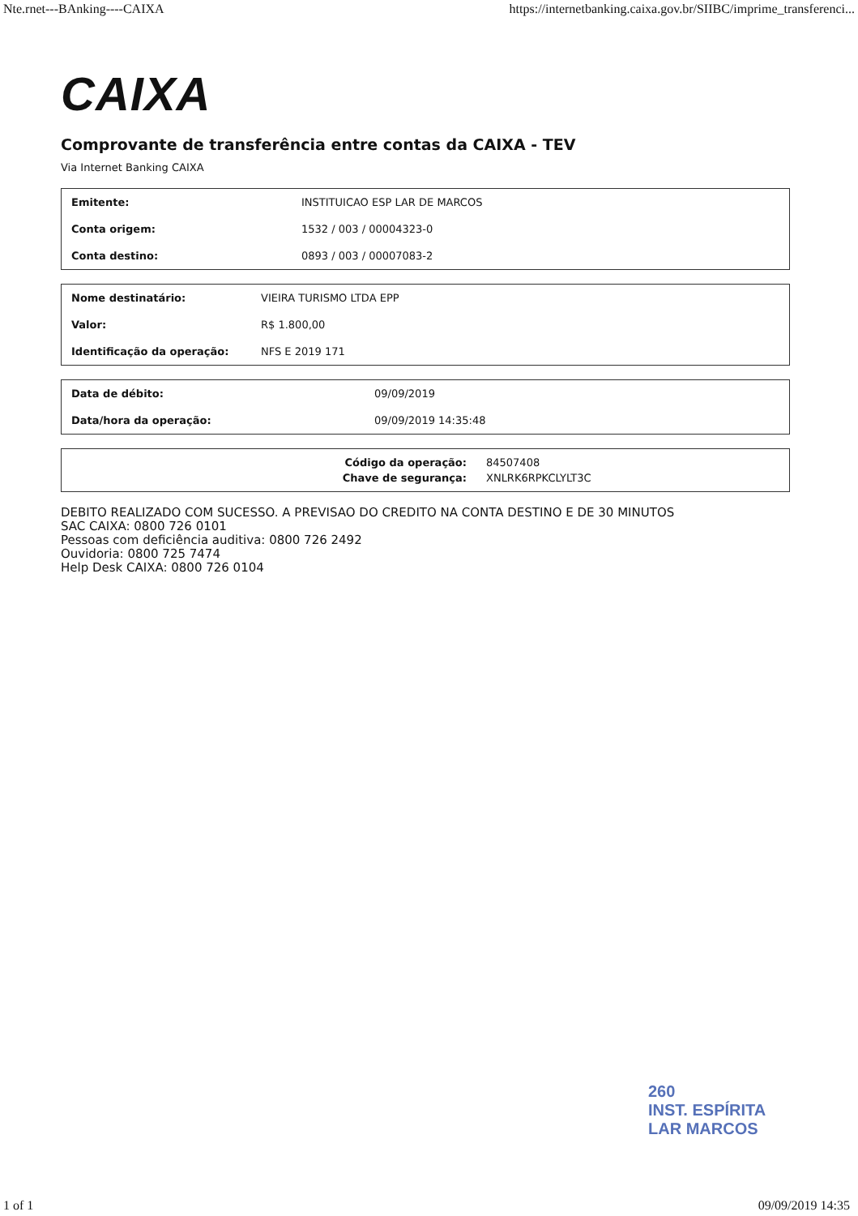Nte.rnet---BAnking----CAIXA https://internetbanking.caixa.gov.br/SIIBC/imprime_transferenci...
CAIXA
Comprovante de transferência entre contas da CAIXA - TEV
Via Internet Banking CAIXA
| Emitente: | INSTITUICAO ESP LAR DE MARCOS |
| Conta origem: | 1532 / 003 / 00004323-0 |
| Conta destino: | 0893 / 003 / 00007083-2 |
| Nome destinatário: | VIEIRA TURISMO LTDA EPP |
| Valor: | R$ 1.800,00 |
| Identificação da operação: | NFS E 2019 171 |
| Data de débito: | 09/09/2019 |
| Data/hora da operação: | 09/09/2019 14:35:48 |
| Código da operação: | 84507408 |
| Chave de segurança: | XNLRK6RPKCLYLT3C |
DEBITO REALIZADO COM SUCESSO. A PREVISAO DO CREDITO NA CONTA DESTINO E DE 30 MINUTOS
SAC CAIXA: 0800 726 0101
Pessoas com deficiência auditiva: 0800 726 2492
Ouvidoria: 0800 725 7474
Help Desk CAIXA: 0800 726 0104
260
INST. ESPÍRITA
LAR MARCOS
1 of 1 09/09/2019 14:35